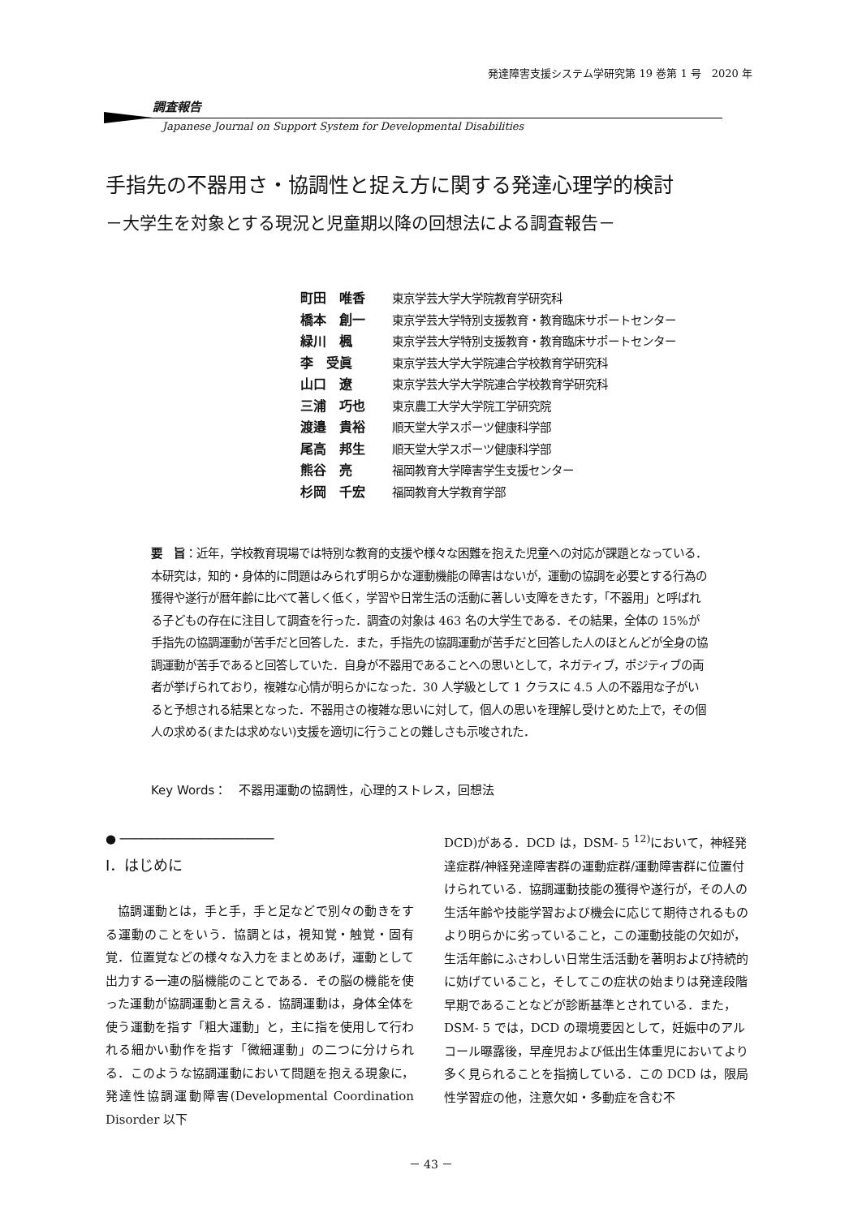発達障害支援システム学研究第 19 巻第 1 号　2020 年
調査報告
Japanese Journal on Support System for Developmental Disabilities
手指先の不器用さ・協調性と捉え方に関する発達心理学的検討
－大学生を対象とする現況と児童期以降の回想法による調査報告－
町田　唯香 東京学芸大学大学院教育学研究科
橋本　創一 東京学芸大学特別支援教育・教育臨床サポートセンター
緑川　楓 東京学芸大学特別支援教育・教育臨床サポートセンター
李　受眞 東京学芸大学大学院連合学校教育学研究科
山口　遼 東京学芸大学大学院連合学校教育学研究科
三浦　巧也 東京農工大学大学院工学研究院
渡邉　貴裕 順天堂大学スポーツ健康科学部
尾高　邦生 順天堂大学スポーツ健康科学部
熊谷　亮 福岡教育大学障害学生支援センター
杉岡　千宏 福岡教育大学教育学部
要　旨：近年，学校教育現場では特別な教育的支援や様々な困難を抱えた児童への対応が課題となっている．本研究は，知的・身体的に問題はみられず明らかな運動機能の障害はないが，運動の協調を必要とする行為の獲得や遂行が暦年齢に比べて著しく低く，学習や日常生活の活動に著しい支障をきたす，「不器用」と呼ばれる子どもの存在に注目して調査を行った．調査の対象は 463 名の大学生である．その結果，全体の 15%が手指先の協調運動が苦手だと回答した．また，手指先の協調運動が苦手だと回答した人のほとんどが全身の協調運動が苦手であると回答していた．自身が不器用であることへの思いとして，ネガティブ，ポジティブの両者が挙げられており，複雑な心情が明らかになった．30 人学級として 1 クラスに 4.5 人の不器用な子がいると予想される結果となった．不器用さの複雑な思いに対して，個人の思いを理解し受けとめた上で，その個人の求める(または求めない)支援を適切に行うことの難しさも示唆された．
Key Words：　不器用運動の協調性，心理的ストレス，回想法
● ─────────────────────
Ⅰ．はじめに
　協調運動とは，手と手，手と足などで別々の動きをする運動のことをいう．協調とは，視知覚・触覚・固有覚．位置覚などの様々な入力をまとめあげ，運動として出力する一連の脳機能のことである．その脳の機能を使った運動が協調運動と言える．協調運動は，身体全体を使う運動を指す「粗大運動」と，主に指を使用して行われる細かい動作を指す「微細運動」の二つに分けられる．このような協調運動において問題を抱える現象に，発達性協調運動障害(Developmental Coordination Disorder 以下
DCD)がある．DCD は，DSM- 5 <sup>12)</sup>において，神経発達症群/神経発達障害群の運動症群/運動障害群に位置付けられている．協調運動技能の獲得や遂行が，その人の生活年齢や技能学習および機会に応じて期待されるものより明らかに劣っていること，この運動技能の欠如が，生活年齢にふさわしい日常生活活動を著明および持続的に妨げていること，そしてこの症状の始まりは発達段階早期であることなどが診断基準とされている．また，DSM- 5 では，DCD の環境要因として，妊娠中のアルコール曝露後，早産児および低出生体重児においてより多く見られることを指摘している．この DCD は，限局性学習症の他，注意欠如・多動症を含む不
－ 43 －